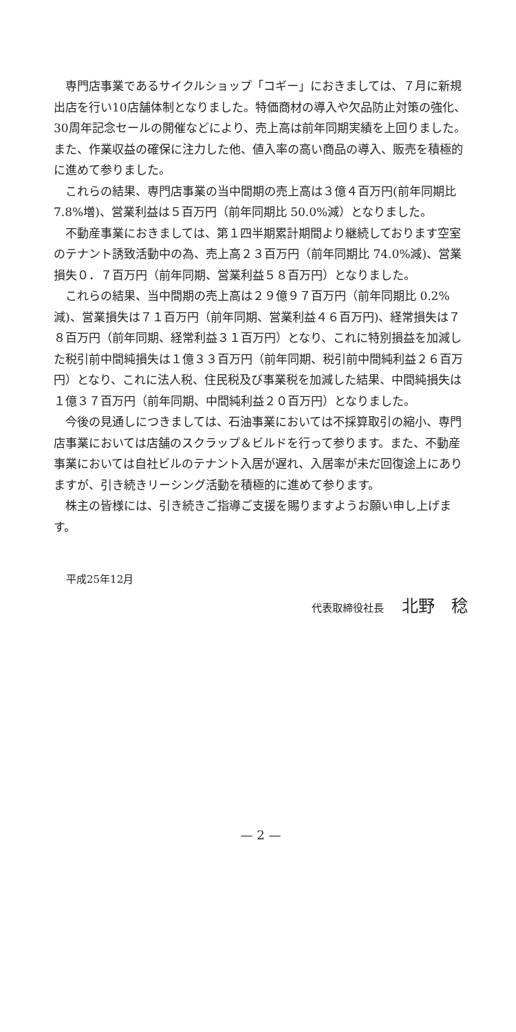専門店事業であるサイクルショップ「コギー」におきましては、７月に新規出店を行い10店舗体制となりました。特価商材の導入や欠品防止対策の強化、30周年記念セールの開催などにより、売上高は前年同期実績を上回りました。また、作業収益の確保に注力した他、値入率の高い商品の導入、販売を積極的に進めて参りました。
これらの結果、専門店事業の当中間期の売上高は３億４百万円(前年同期比 7.8%増)、営業利益は５百万円（前年同期比 50.0%減）となりました。
不動産事業におきましては、第１四半期累計期間より継続しております空室のテナント誘致活動中の為、売上高２３百万円（前年同期比 74.0%減)、営業損失０．７百万円（前年同期、営業利益５８百万円）となりました。
これらの結果、当中間期の売上高は２９億９７百万円（前年同期比 0.2%減)、営業損失は７１百万円（前年同期、営業利益４６百万円)、経常損失は７８百万円（前年同期、経常利益３１百万円）となり、これに特別損益を加減した税引前中間純損失は１億３３百万円（前年同期、税引前中間純利益２６百万円）となり、これに法人税、住民税及び事業税を加減した結果、中間純損失は１億３７百万円（前年同期、中間純利益２０百万円）となりました。
今後の見通しにつきましては、石油事業においては不採算取引の縮小、専門店事業においては店舗のスクラップ＆ビルドを行って参ります。また、不動産事業においては自社ビルのテナント入居が遅れ、入居率が未だ回復途上にありますが、引き続きリーシング活動を積極的に進めて参ります。
株主の皆様には、引き続きご指導ご支援を賜りますようお願い申し上げます。
平成25年12月
代表取締役社長 北野　稔
— 2 —